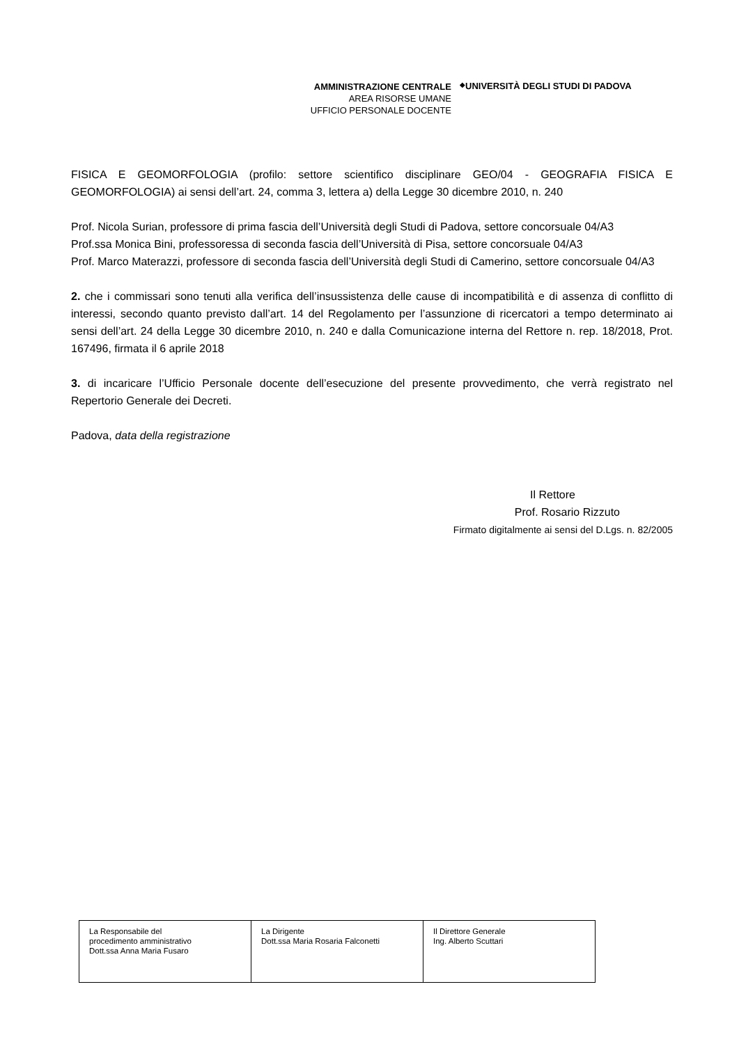AMMINISTRAZIONE CENTRALE
AREA RISORSE UMANE
UFFICIO PERSONALE DOCENTE
◆
UNIVERSITÀ DEGLI STUDI DI PADOVA
FISICA E GEOMORFOLOGIA (profilo: settore scientifico disciplinare GEO/04 - GEOGRAFIA FISICA E GEOMORFOLOGIA) ai sensi dell’art. 24, comma 3, lettera a) della Legge 30 dicembre 2010, n. 240
Prof. Nicola Surian, professore di prima fascia dell’Università degli Studi di Padova, settore concorsuale 04/A3
Prof.ssa Monica Bini, professoressa di seconda fascia dell’Università di Pisa, settore concorsuale 04/A3
Prof. Marco Materazzi, professore di seconda fascia dell’Università degli Studi di Camerino, settore concorsuale 04/A3
2. che i commissari sono tenuti alla verifica dell’insussistenza delle cause di incompatibilità e di assenza di conflitto di interessi, secondo quanto previsto dall’art. 14 del Regolamento per l’assunzione di ricercatori a tempo determinato ai sensi dell’art. 24 della Legge 30 dicembre 2010, n. 240 e dalla Comunicazione interna del Rettore n. rep. 18/2018, Prot. 167496, firmata il 6 aprile 2018
3. di incaricare l’Ufficio Personale docente dell’esecuzione del presente provvedimento, che verrà registrato nel Repertorio Generale dei Decreti.
Padova, data della registrazione
Il Rettore
Prof. Rosario Rizzuto
Firmato digitalmente ai sensi del D.Lgs. n. 82/2005
| La Responsabile del procedimento amministrativo Dott.ssa Anna Maria Fusaro | La Dirigente Dott.ssa Maria Rosaria Falconetti | Il Direttore Generale Ing. Alberto Scuttari |